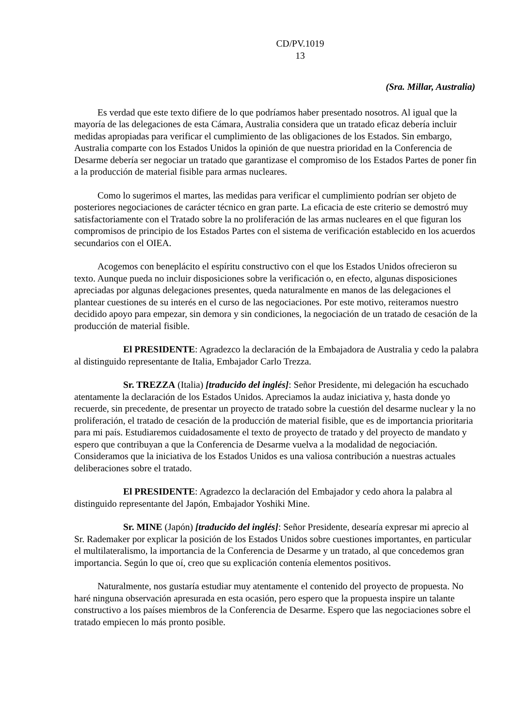CD/PV.1019
13
(Sra. Millar, Australia)
Es verdad que este texto difiere de lo que podríamos haber presentado nosotros. Al igual que la mayoría de las delegaciones de esta Cámara, Australia considera que un tratado eficaz debería incluir medidas apropiadas para verificar el cumplimiento de las obligaciones de los Estados. Sin embargo, Australia comparte con los Estados Unidos la opinión de que nuestra prioridad en la Conferencia de Desarme debería ser negociar un tratado que garantizase el compromiso de los Estados Partes de poner fin a la producción de material fisible para armas nucleares.
Como lo sugerimos el martes, las medidas para verificar el cumplimiento podrían ser objeto de posteriores negociaciones de carácter técnico en gran parte. La eficacia de este criterio se demostró muy satisfactoriamente con el Tratado sobre la no proliferación de las armas nucleares en el que figuran los compromisos de principio de los Estados Partes con el sistema de verificación establecido en los acuerdos secundarios con el OIEA.
Acogemos con beneplácito el espíritu constructivo con el que los Estados Unidos ofrecieron su texto. Aunque pueda no incluir disposiciones sobre la verificación o, en efecto, algunas disposiciones apreciadas por algunas delegaciones presentes, queda naturalmente en manos de las delegaciones el plantear cuestiones de su interés en el curso de las negociaciones. Por este motivo, reiteramos nuestro decidido apoyo para empezar, sin demora y sin condiciones, la negociación de un tratado de cesación de la producción de material fisible.
El PRESIDENTE: Agradezco la declaración de la Embajadora de Australia y cedo la palabra al distinguido representante de Italia, Embajador Carlo Trezza.
Sr. TREZZA (Italia) [traducido del inglés]: Señor Presidente, mi delegación ha escuchado atentamente la declaración de los Estados Unidos. Apreciamos la audaz iniciativa y, hasta donde yo recuerde, sin precedente, de presentar un proyecto de tratado sobre la cuestión del desarme nuclear y la no proliferación, el tratado de cesación de la producción de material fisible, que es de importancia prioritaria para mi país. Estudiaremos cuidadosamente el texto de proyecto de tratado y del proyecto de mandato y espero que contribuyan a que la Conferencia de Desarme vuelva a la modalidad de negociación. Consideramos que la iniciativa de los Estados Unidos es una valiosa contribución a nuestras actuales deliberaciones sobre el tratado.
El PRESIDENTE: Agradezco la declaración del Embajador y cedo ahora la palabra al distinguido representante del Japón, Embajador Yoshiki Mine.
Sr. MINE (Japón) [traducido del inglés]: Señor Presidente, desearía expresar mi aprecio al Sr. Rademaker por explicar la posición de los Estados Unidos sobre cuestiones importantes, en particular el multilateralismo, la importancia de la Conferencia de Desarme y un tratado, al que concedemos gran importancia. Según lo que oí, creo que su explicación contenía elementos positivos.
Naturalmente, nos gustaría estudiar muy atentamente el contenido del proyecto de propuesta. No haré ninguna observación apresurada en esta ocasión, pero espero que la propuesta inspire un talante constructivo a los países miembros de la Conferencia de Desarme. Espero que las negociaciones sobre el tratado empiecen lo más pronto posible.